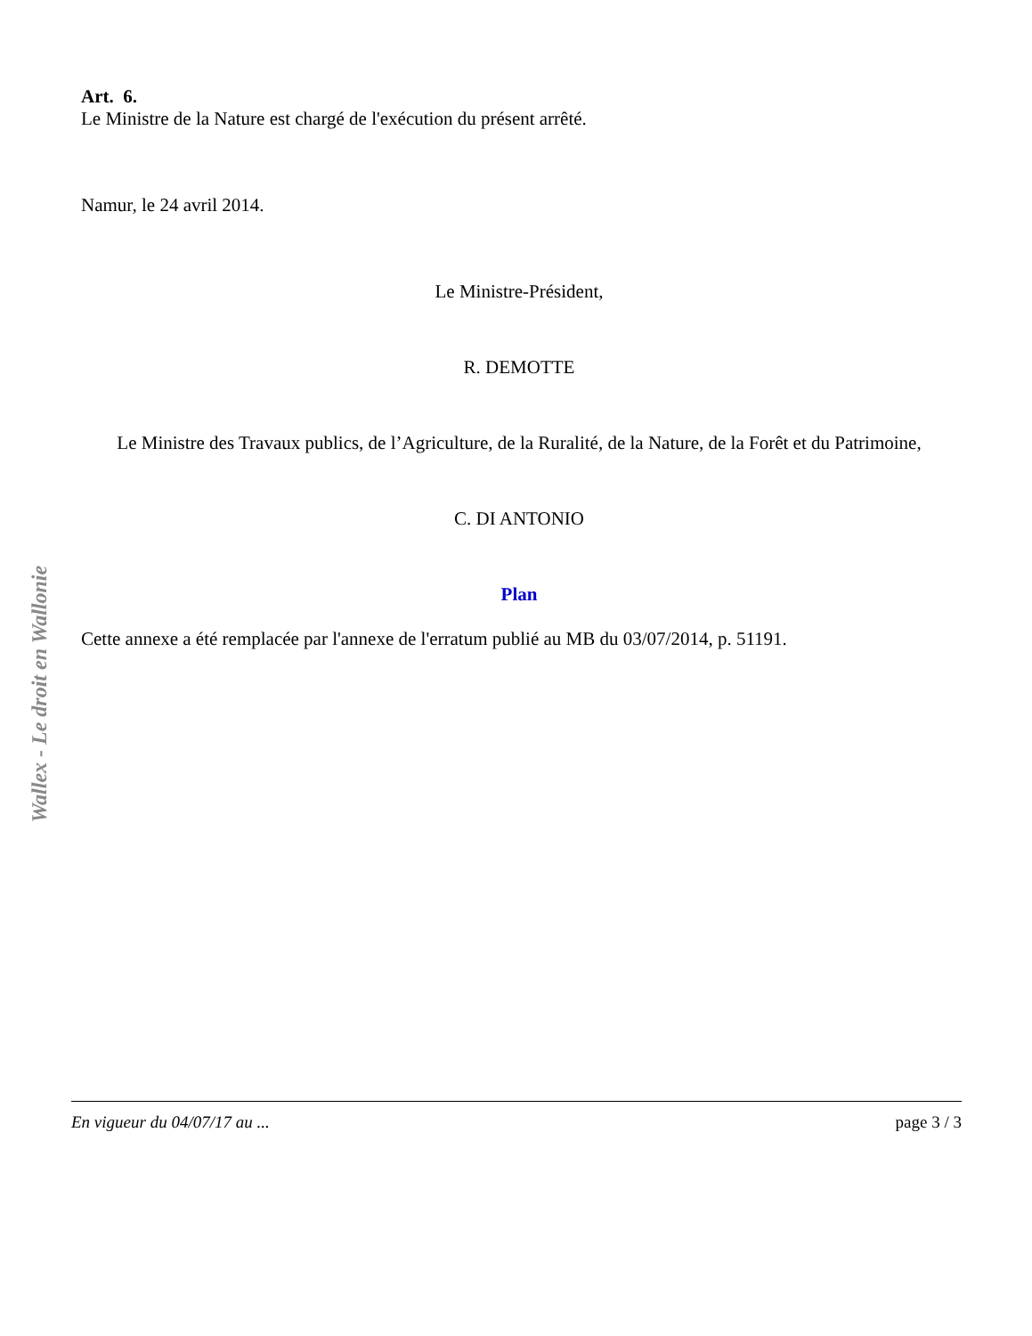Art. 6.
Le Ministre de la Nature est chargé de l'exécution du présent arrêté.
Namur, le 24 avril 2014.
Le Ministre-Président,
R. DEMOTTE
Le Ministre des Travaux publics, de l’Agriculture, de la Ruralité, de la Nature, de la Forêt et du Patrimoine,
C. DI ANTONIO
Plan
Cette annexe a été remplacée par l'annexe de l'erratum publié au MB du 03/07/2014, p. 51191.
Wallex - Le droit en Wallonie
En vigueur du 04/07/17 au ... page 3 / 3